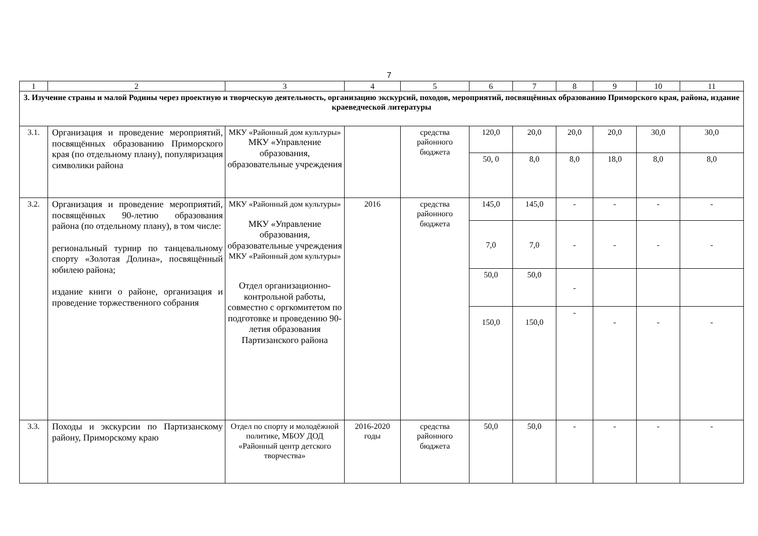7
| 1 | 2 | 3 | 4 | 5 | 6 | 7 | 8 | 9 | 10 | 11 |
| 3. Изучение страны и малой Родины через проектную и творческую деятельность, организацию экскурсий, походов, мероприятий, посвящённых образованию Приморского края, района, издание краеведческой литературы | | | | | | | | | | |
| 3.1. | Организация и проведение мероприятий, посвящённых образованию Приморского края (по отдельному плану), популяризация символики района | МКУ «Районный дом культуры» МКУ «Управление образования, образовательные учреждения | | средства районного бюджета | 120,0 | 20,0 | 20,0 | 20,0 | 30,0 | 30,0 |
| | | | | | 50, 0 | 8,0 | 8,0 | 18,0 | 8,0 | 8,0 |
| 3.2. | Организация и проведение мероприятий, посвящённых 90-летию образования района (по отдельному плану), в том числе: региональный турнир по танцевальному спорту «Золотая Долина», посвящённый юбилею района; издание книги о районе, организация и проведение торжественного собрания | МКУ «Районный дом культуры» МКУ «Управление образования, образовательные учреждения МКУ «Районный дом культуры» Отдел организационно-контрольной работы, совместно с оргкомитетом по подготовке и проведению 90-летия образования Партизанского района | 2016 | средства районного бюджета | 145,0 | 145,0 | - | - | - | - |
| | | | | | 7,0 | 7,0 | - | - | - | - |
| | | | | | 50,0 | 50,0 | - | | | |
| | | | | | 150,0 | 150,0 | - | - | - | - |
| 3.3. | Походы и экскурсии по Партизанскому району, Приморскому краю | Отдел по спорту и молодёжной политике, МБОУ ДОД «Районный центр детского творчества» | 2016-2020 годы | средства районного бюджета | 50,0 | 50,0 | - | - | - | - |